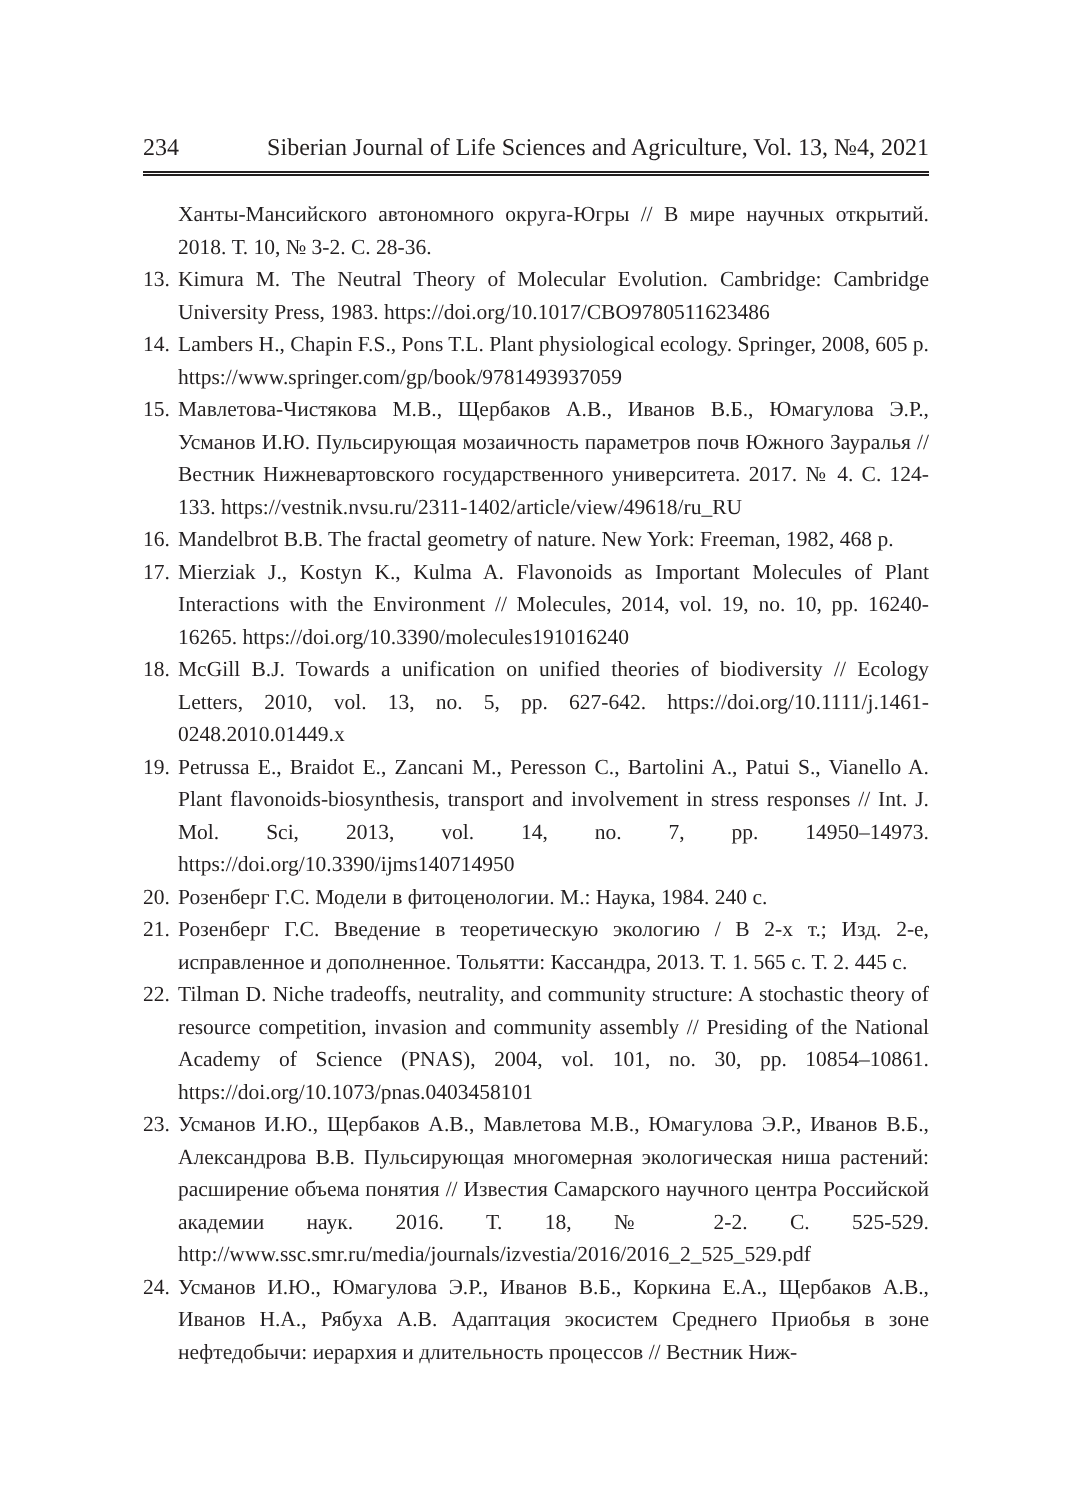234 Siberian Journal of Life Sciences and Agriculture, Vol. 13, №4, 2021
Ханты-Мансийского автономного округа-Югры // В мире научных открытий. 2018. Т. 10, № 3-2. С. 28-36.
13. Kimura M. The Neutral Theory of Molecular Evolution. Cambridge: Cambridge University Press, 1983. https://doi.org/10.1017/CBO9780511623486
14. Lambers H., Chapin F.S., Pons T.L. Plant physiological ecology. Springer, 2008, 605 p. https://www.springer.com/gp/book/9781493937059
15. Мавлетова-Чистякова М.В., Щербаков А.В., Иванов В.Б., Юмагулова Э.Р., Усманов И.Ю. Пульсирующая мозаичность параметров почв Южного Зауралья // Вестник Нижневартовского государственного университета. 2017. № 4. С. 124-133. https://vestnik.nvsu.ru/2311-1402/article/view/49618/ru_RU
16. Mandelbrot B.B. The fractal geometry of nature. New York: Freeman, 1982, 468 p.
17. Mierziak J., Kostyn K., Kulma A. Flavonoids as Important Molecules of Plant Interactions with the Environment // Molecules, 2014, vol. 19, no. 10, pp. 16240-16265. https://doi.org/10.3390/molecules191016240
18. McGill B.J. Towards a unification on unified theories of biodiversity // Ecology Letters, 2010, vol. 13, no. 5, pp. 627-642. https://doi.org/10.1111/j.1461-0248.2010.01449.x
19. Petrussa E., Braidot E., Zancani M., Peresson C., Bartolini A., Patui S., Vianello A. Plant flavonoids-biosynthesis, transport and involvement in stress responses // Int. J. Mol. Sci, 2013, vol. 14, no. 7, pp. 14950–14973. https://doi.org/10.3390/ijms140714950
20. Розенберг Г.С. Модели в фитоценологии. М.: Наука, 1984. 240 с.
21. Розенберг Г.С. Введение в теоретическую экологию / В 2-х т.; Изд. 2-е, исправленное и дополненное. Тольятти: Кассандра, 2013. Т. 1. 565 с. Т. 2. 445 с.
22. Tilman D. Niche tradeoffs, neutrality, and community structure: A stochastic theory of resource competition, invasion and community assembly // Presiding of the National Academy of Science (PNAS), 2004, vol. 101, no. 30, pp. 10854–10861. https://doi.org/10.1073/pnas.0403458101
23. Усманов И.Ю., Щербаков А.В., Мавлетова М.В., Юмагулова Э.Р., Иванов В.Б., Александрова В.В. Пульсирующая многомерная экологическая ниша растений: расширение объема понятия // Известия Самарского научного центра Российской академии наук. 2016. Т. 18, № 2-2. С. 525-529. http://www.ssc.smr.ru/media/journals/izvestia/2016/2016_2_525_529.pdf
24. Усманов И.Ю., Юмагулова Э.Р., Иванов В.Б., Коркина Е.А., Щербаков А.В., Иванов Н.А., Рябуха А.В. Адаптация экосистем Среднего Приобья в зоне нефтедобычи: иерархия и длительность процессов // Вестник Ниж-